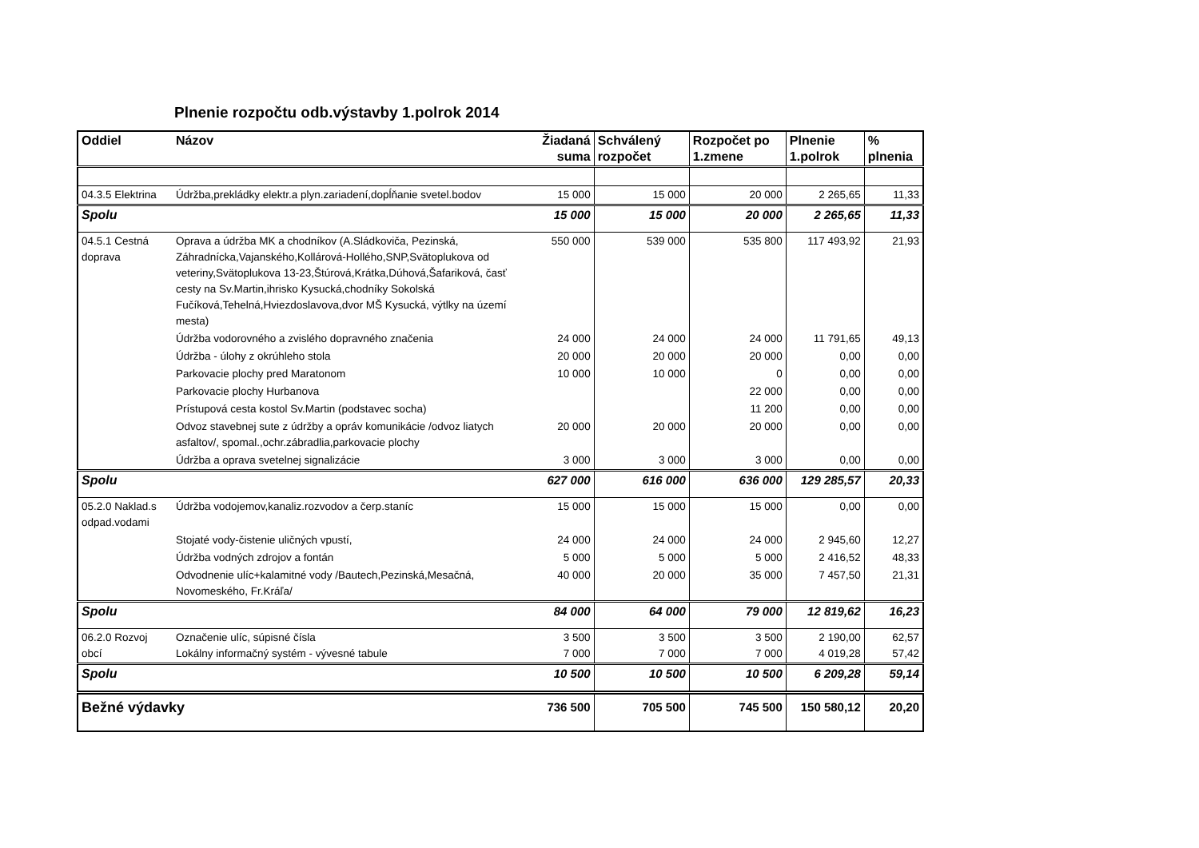Plnenie rozpočtu odb.výstavby 1.polrok 2014
| Oddiel | Názov | Žiadaná suma | Schválený rozpočet | Rozpočet po 1.zmene | Plnenie 1.polrok | % plnenia |
| --- | --- | --- | --- | --- | --- | --- |
| 04.3.5 Elektrina | Údržba,prekládky elektr.a plyn.zariadení,dopĺňanie svetel.bodov | 15 000 | 15 000 | 20 000 | 2 265,65 | 11,33 |
| Spolu | | 15 000 | 15 000 | 20 000 | 2 265,65 | 11,33 |
| 04.5.1 Cestná doprava | Oprava a údržba MK a chodníkov (A.Sládkoviča, Pezinská, Záhradnícka,Vajanského,Kollárová-Hollého,SNP,Svätoplukova od veteriny,Svätoplukova 13-23,Štúrová,Krátka,Dúhová,Šafariková, časť cesty na Sv.Martin,ihrisko Kysucká,chodníky Sokolská Fučíková,Tehelná,Hviezdoslavova,dvor MŠ Kysucká, výtlky na území mesta) | 550 000 | 539 000 | 535 800 | 117 493,92 | 21,93 |
| | Údržba vodorovného a zvislého dopravného značenia | 24 000 | 24 000 | 24 000 | 11 791,65 | 49,13 |
| | Údržba - úlohy z okrúhleho stola | 20 000 | 20 000 | 20 000 | 0,00 | 0,00 |
| | Parkovacie plochy pred Maratonom | 10 000 | 10 000 | 0 | 0,00 | 0,00 |
| | Parkovacie plochy Hurbanova | | | 22 000 | 0,00 | 0,00 |
| | Prístupová cesta kostol Sv.Martin (podstavec socha) | | | 11 200 | 0,00 | 0,00 |
| | Odvoz stavebnej sute z údržby a opráv komunikácie /odvoz liatych asfaltov/, spomal.,ochr.zábradlia,parkovacie plochy | 20 000 | 20 000 | 20 000 | 0,00 | 0,00 |
| | Údržba a oprava svetelnej signalizácie | 3 000 | 3 000 | 3 000 | 0,00 | 0,00 |
| Spolu | | 627 000 | 616 000 | 636 000 | 129 285,57 | 20,33 |
| 05.2.0 Naklad.s odpad.vodami | Údržba vodojemov,kanaliz.rozvodov a čerp.staníc | 15 000 | 15 000 | 15 000 | 0,00 | 0,00 |
| | Stojaté vody-čistenie uličných vpustí, | 24 000 | 24 000 | 24 000 | 2 945,60 | 12,27 |
| | Údržba vodných zdrojov a fontán | 5 000 | 5 000 | 5 000 | 2 416,52 | 48,33 |
| | Odvodnenie ulíc+kalamitné vody /Bautech,Pezinská,Mesačná, Novomeského, Fr.Kráľa/ | 40 000 | 20 000 | 35 000 | 7 457,50 | 21,31 |
| Spolu | | 84 000 | 64 000 | 79 000 | 12 819,62 | 16,23 |
| 06.2.0 Rozvoj obcí | Označenie ulíc, súpisné čísla Lokálny informačný systém - vývesné tabule | 3 500 7 000 | 3 500 7 000 | 3 500 7 000 | 2 190,00 4 019,28 | 62,57 57,42 |
| Spolu | | 10 500 | 10 500 | 10 500 | 6 209,28 | 59,14 |
| Bežné výdavky | | 736 500 | 705 500 | 745 500 | 150 580,12 | 20,20 |